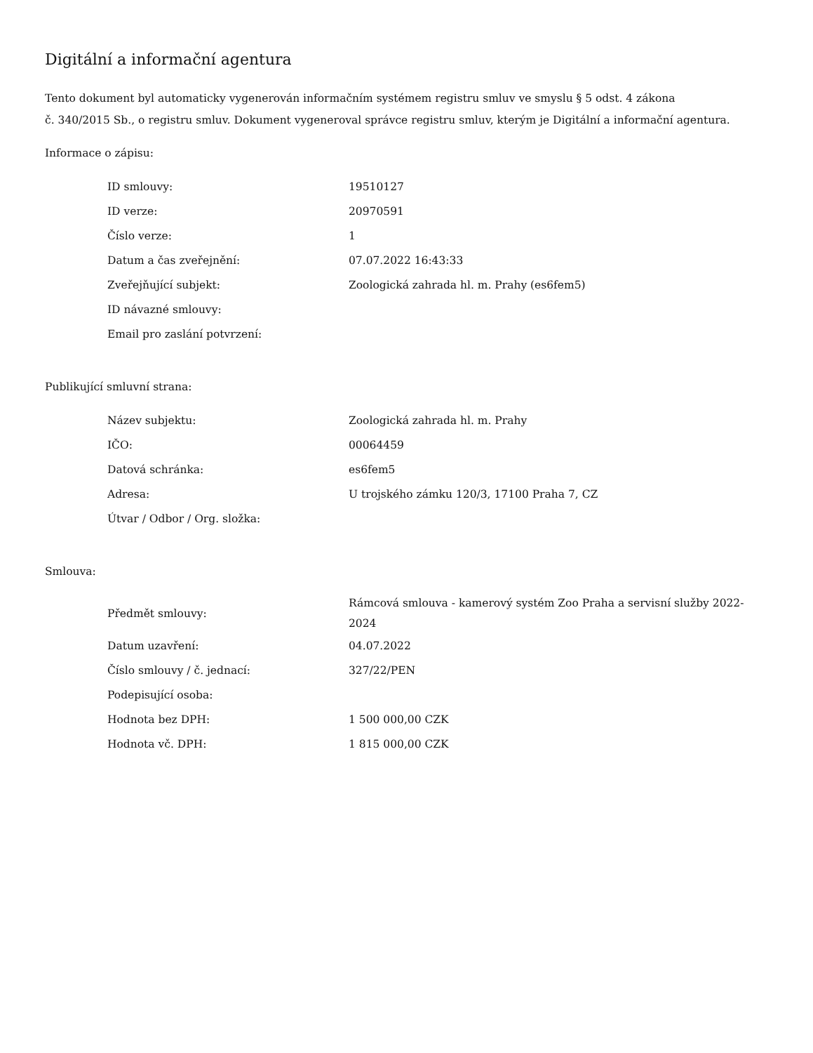Digitální a informační agentura
Tento dokument byl automaticky vygenerován informačním systémem registru smluv ve smyslu § 5 odst. 4 zákona
č. 340/2015 Sb., o registru smluv. Dokument vygeneroval správce registru smluv, kterým je Digitální a informační agentura.
Informace o zápisu:
| ID smlouvy: | 19510127 |
| ID verze: | 20970591 |
| Číslo verze: | 1 |
| Datum a čas zveřejnění: | 07.07.2022 16:43:33 |
| Zveřejňující subjekt: | Zoologická zahrada hl. m. Prahy (es6fem5) |
| ID návazné smlouvy: | |
| Email pro zaslání potvrzení: | |
Publikující smluvní strana:
| Název subjektu: | Zoologická zahrada hl. m. Prahy |
| IČO: | 00064459 |
| Datová schránka: | es6fem5 |
| Adresa: | U trojského zámku 120/3, 17100 Praha 7, CZ |
| Útvar / Odbor / Org. složka: | |
Smlouva:
| Předmět smlouvy: | Rámcová smlouva - kamerový systém Zoo Praha a servisní služby 2022-2024 |
| Datum uzavření: | 04.07.2022 |
| Číslo smlouvy / č. jednací: | 327/22/PEN |
| Podepisující osoba: | |
| Hodnota bez DPH: | 1 500 000,00 CZK |
| Hodnota vč. DPH: | 1 815 000,00 CZK |